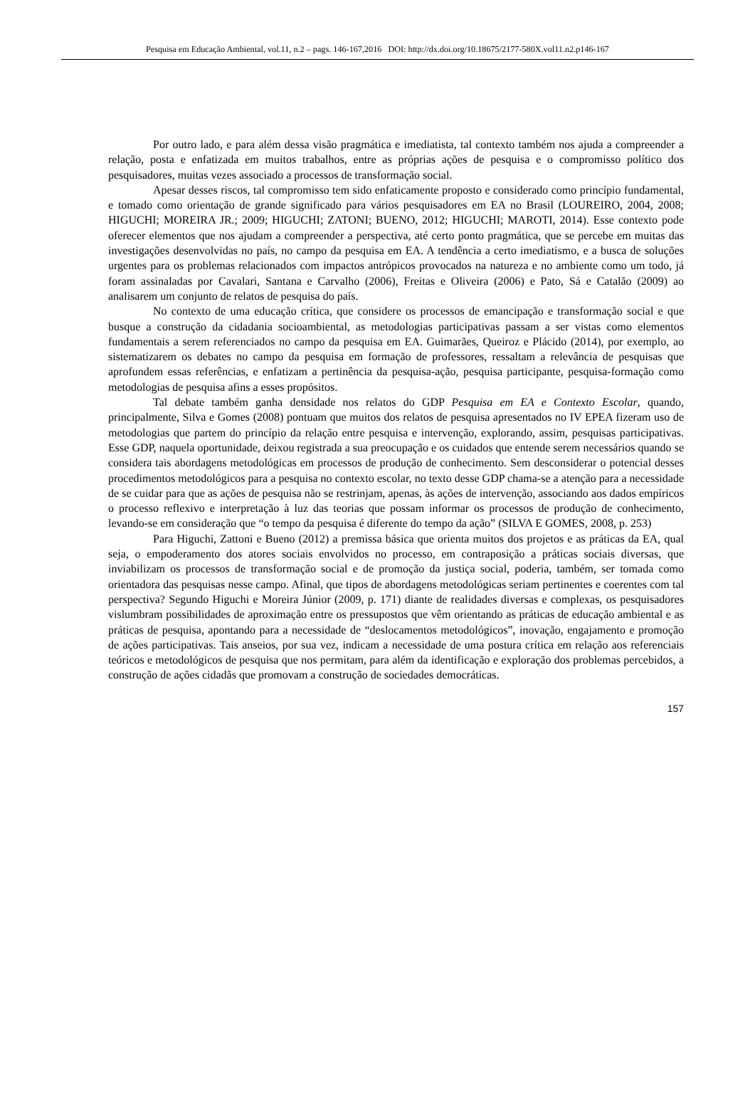Pesquisa em Educação Ambiental, vol.11, n.2 – pags. 146-167,2016 DOI: http://dx.doi.org/10.18675/2177-580X.vol11.n2.p146-167
Por outro lado, e para além dessa visão pragmática e imediatista, tal contexto também nos ajuda a compreender a relação, posta e enfatizada em muitos trabalhos, entre as próprias ações de pesquisa e o compromisso político dos pesquisadores, muitas vezes associado a processos de transformação social.
Apesar desses riscos, tal compromisso tem sido enfaticamente proposto e considerado como princípio fundamental, e tomado como orientação de grande significado para vários pesquisadores em EA no Brasil (LOUREIRO, 2004, 2008; HIGUCHI; MOREIRA JR.; 2009; HIGUCHI; ZATONI; BUENO, 2012; HIGUCHI; MAROTI, 2014). Esse contexto pode oferecer elementos que nos ajudam a compreender a perspectiva, até certo ponto pragmática, que se percebe em muitas das investigações desenvolvidas no país, no campo da pesquisa em EA. A tendência a certo imediatismo, e a busca de soluções urgentes para os problemas relacionados com impactos antrópicos provocados na natureza e no ambiente como um todo, já foram assinaladas por Cavalari, Santana e Carvalho (2006), Freitas e Oliveira (2006) e Pato, Sá e Catalão (2009) ao analisarem um conjunto de relatos de pesquisa do país.
No contexto de uma educação crítica, que considere os processos de emancipação e transformação social e que busque a construção da cidadania socioambiental, as metodologias participativas passam a ser vistas como elementos fundamentais a serem referenciados no campo da pesquisa em EA. Guimarães, Queiroz e Plácido (2014), por exemplo, ao sistematizarem os debates no campo da pesquisa em formação de professores, ressaltam a relevância de pesquisas que aprofundem essas referências, e enfatizam a pertinência da pesquisa-ação, pesquisa participante, pesquisa-formação como metodologias de pesquisa afins a esses propósitos.
Tal debate também ganha densidade nos relatos do GDP Pesquisa em EA e Contexto Escolar, quando, principalmente, Silva e Gomes (2008) pontuam que muitos dos relatos de pesquisa apresentados no IV EPEA fizeram uso de metodologias que partem do princípio da relação entre pesquisa e intervenção, explorando, assim, pesquisas participativas. Esse GDP, naquela oportunidade, deixou registrada a sua preocupação e os cuidados que entende serem necessários quando se considera tais abordagens metodológicas em processos de produção de conhecimento. Sem desconsiderar o potencial desses procedimentos metodológicos para a pesquisa no contexto escolar, no texto desse GDP chama-se a atenção para a necessidade de se cuidar para que as ações de pesquisa não se restrinjam, apenas, às ações de intervenção, associando aos dados empíricos o processo reflexivo e interpretação à luz das teorias que possam informar os processos de produção de conhecimento, levando-se em consideração que “o tempo da pesquisa é diferente do tempo da ação” (SILVA E GOMES, 2008, p. 253)
Para Higuchi, Zattoni e Bueno (2012) a premissa básica que orienta muitos dos projetos e as práticas da EA, qual seja, o empoderamento dos atores sociais envolvidos no processo, em contraposição a práticas sociais diversas, que inviabilizam os processos de transformação social e de promoção da justiça social, poderia, também, ser tomada como orientadora das pesquisas nesse campo. Afinal, que tipos de abordagens metodológicas seriam pertinentes e coerentes com tal perspectiva? Segundo Higuchi e Moreira Júnior (2009, p. 171) diante de realidades diversas e complexas, os pesquisadores vislumbram possibilidades de aproximação entre os pressupostos que vêm orientando as práticas de educação ambiental e as práticas de pesquisa, apontando para a necessidade de “deslocamentos metodológicos”, inovação, engajamento e promoção de ações participativas. Tais anseios, por sua vez, indicam a necessidade de uma postura crítica em relação aos referenciais teóricos e metodológicos de pesquisa que nos permitam, para além da identificação e exploração dos problemas percebidos, a construção de ações cidadãs que promovam a construção de sociedades democráticas.
157